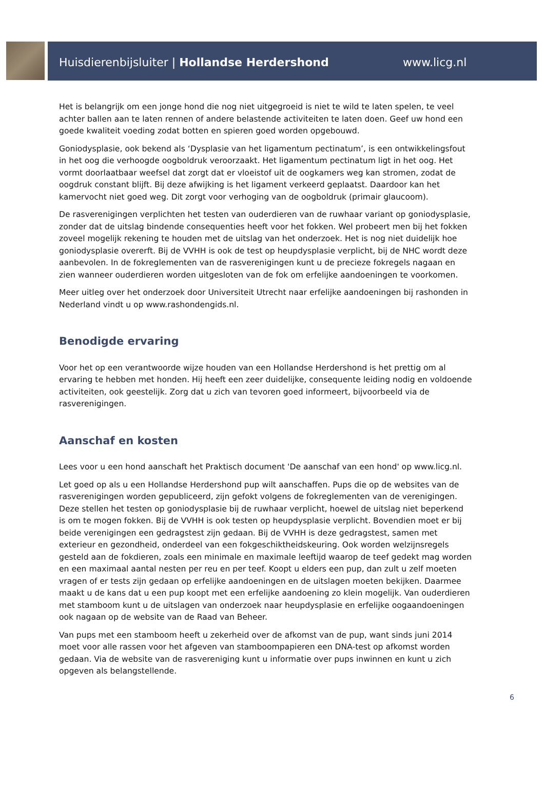Huisdierenbijsluiter | Hollandse Herdershond www.licg.nl
Het is belangrijk om een jonge hond die nog niet uitgegroeid is niet te wild te laten spelen, te veel achter ballen aan te laten rennen of andere belastende activiteiten te laten doen. Geef uw hond een goede kwaliteit voeding zodat botten en spieren goed worden opgebouwd.
Goniodysplasie, ook bekend als ‘Dysplasie van het ligamentum pectinatum’, is een ontwikkelingsfout in het oog die verhoogde oogboldruk veroorzaakt. Het ligamentum pectinatum ligt in het oog. Het vormt doorlaatbaar weefsel dat zorgt dat er vloeistof uit de oogkamers weg kan stromen, zodat de oogdruk constant blijft. Bij deze afwijking is het ligament verkeerd geplaatst. Daardoor kan het kamervocht niet goed weg. Dit zorgt voor verhoging van de oogboldruk (primair glaucoom).
De rasverenigingen verplichten het testen van ouderdieren van de ruwhaar variant op goniodysplasie, zonder dat de uitslag bindende consequenties heeft voor het fokken. Wel probeert men bij het fokken zoveel mogelijk rekening te houden met de uitslag van het onderzoek. Het is nog niet duidelijk hoe goniodysplasie overerft. Bij de VVHH is ook de test op heupdysplasie verplicht, bij de NHC wordt deze aanbevolen. In de fokreglementen van de rasverenigingen kunt u de precieze fokregels nagaan en zien wanneer ouderdieren worden uitgesloten van de fok om erfelijke aandoeningen te voorkomen.
Meer uitleg over het onderzoek door Universiteit Utrecht naar erfelijke aandoeningen bij rashonden in Nederland vindt u op www.rashondengids.nl.
Benodigde ervaring
Voor het op een verantwoorde wijze houden van een Hollandse Herdershond is het prettig om al ervaring te hebben met honden. Hij heeft een zeer duidelijke, consequente leiding nodig en voldoende activiteiten, ook geestelijk. Zorg dat u zich van tevoren goed informeert, bijvoorbeeld via de rasverenigingen.
Aanschaf en kosten
Lees voor u een hond aanschaft het Praktisch document 'De aanschaf van een hond' op www.licg.nl.
Let goed op als u een Hollandse Herdershond pup wilt aanschaffen. Pups die op de websites van de rasverenigingen worden gepubliceerd, zijn gefokt volgens de fokreglementen van de verenigingen. Deze stellen het testen op goniodysplasie bij de ruwhaar verplicht, hoewel de uitslag niet beperkend is om te mogen fokken. Bij de VVHH is ook testen op heupdysplasie verplicht. Bovendien moet er bij beide verenigingen een gedragstest zijn gedaan. Bij de VVHH is deze gedragstest, samen met exterieur en gezondheid, onderdeel van een fokgeschiktheidskeuring. Ook worden welzijnsregels gesteld aan de fokdieren, zoals een minimale en maximale leeftijd waarop de teef gedekt mag worden en een maximaal aantal nesten per reu en per teef. Koopt u elders een pup, dan zult u zelf moeten vragen of er tests zijn gedaan op erfelijke aandoeningen en de uitslagen moeten bekijken. Daarmee maakt u de kans dat u een pup koopt met een erfelijke aandoening zo klein mogelijk. Van ouderdieren met stamboom kunt u de uitslagen van onderzoek naar heupdysplasie en erfelijke oogaandoeningen ook nagaan op de website van de Raad van Beheer.
Van pups met een stamboom heeft u zekerheid over de afkomst van de pup, want sinds juni 2014 moet voor alle rassen voor het afgeven van stamboompapieren een DNA-test op afkomst worden gedaan. Via de website van de rasvereniging kunt u informatie over pups inwinnen en kunt u zich opgeven als belangstellende.
6